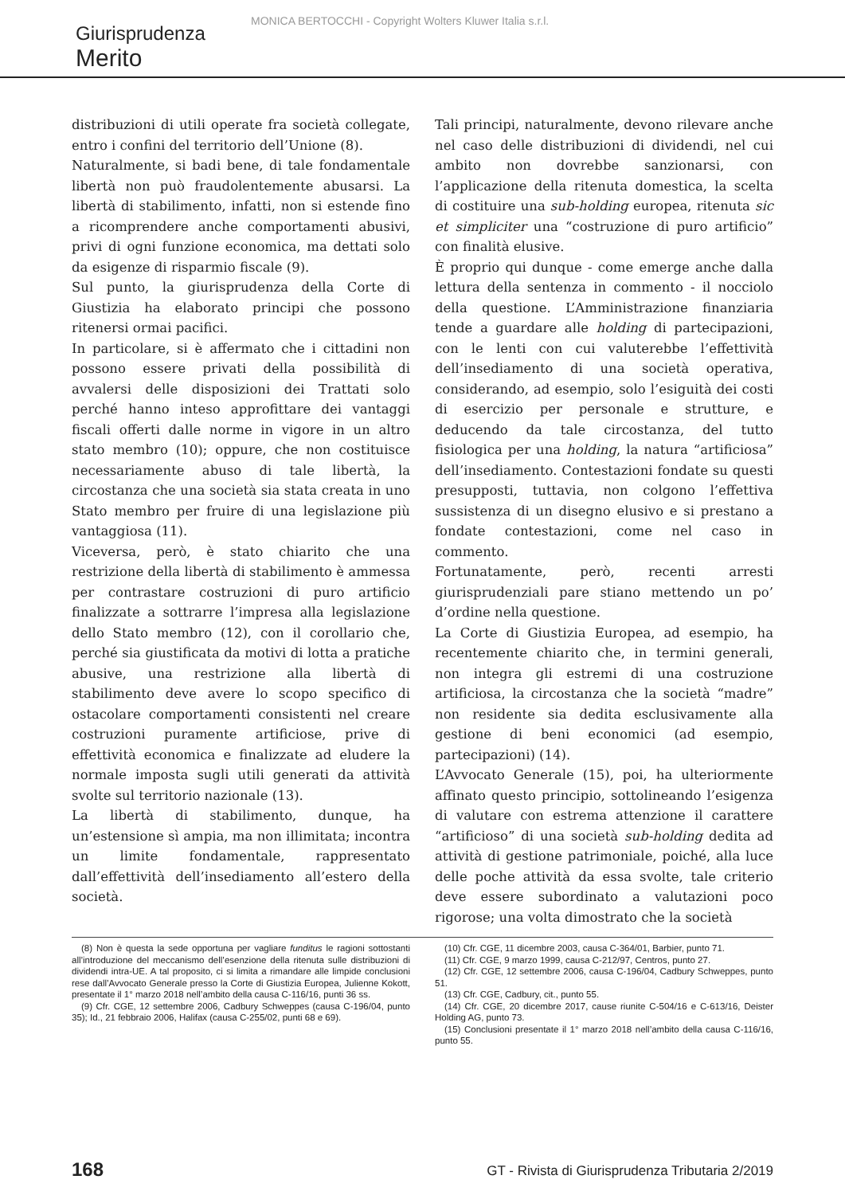MONICA BERTOCCHI - Copyright Wolters Kluwer Italia s.r.l.
Giurisprudenza
Merito
distribuzioni di utili operate fra società collegate, entro i confini del territorio dell’Unione (8).
Naturalmente, si badi bene, di tale fondamentale libertà non può fraudolentemente abusarsi. La libertà di stabilimento, infatti, non si estende fino a ricomprendere anche comportamenti abusivi, privi di ogni funzione economica, ma dettati solo da esigenze di risparmio fiscale (9).
Sul punto, la giurisprudenza della Corte di Giustizia ha elaborato principi che possono ritenersi ormai pacifici.
In particolare, si è affermato che i cittadini non possono essere privati della possibilità di avvalersi delle disposizioni dei Trattati solo perché hanno inteso approfittare dei vantaggi fiscali offerti dalle norme in vigore in un altro stato membro (10); oppure, che non costituisce necessariamente abuso di tale libertà, la circostanza che una società sia stata creata in uno Stato membro per fruire di una legislazione più vantaggiosa (11).
Viceversa, però, è stato chiarito che una restrizione della libertà di stabilimento è ammessa per contrastare costruzioni di puro artificio finalizzate a sottrarre l’impresa alla legislazione dello Stato membro (12), con il corollario che, perché sia giustificata da motivi di lotta a pratiche abusive, una restrizione alla libertà di stabilimento deve avere lo scopo specifico di ostacolare comportamenti consistenti nel creare costruzioni puramente artificiose, prive di effettività economica e finalizzate ad eludere la normale imposta sugli utili generati da attività svolte sul territorio nazionale (13).
La libertà di stabilimento, dunque, ha un’estensione sì ampia, ma non illimitata; incontra un limite fondamentale, rappresentato dall’effettività dell’insediamento all’estero della società.
Tali principi, naturalmente, devono rilevare anche nel caso delle distribuzioni di dividendi, nel cui ambito non dovrebbe sanzionarsi, con l’applicazione della ritenuta domestica, la scelta di costituire una sub-holding europea, ritenuta sic et simpliciter una “costruzione di puro artificio” con finalità elusive.
È proprio qui dunque - come emerge anche dalla lettura della sentenza in commento - il nocciolo della questione. L’Amministrazione finanziaria tende a guardare alle holding di partecipazioni, con le lenti con cui valuterebbe l’effettività dell’insediamento di una società operativa, considerando, ad esempio, solo l’esiguità dei costi di esercizio per personale e strutture, e deducendo da tale circostanza, del tutto fisiologica per una holding, la natura “artificiosa” dell’insediamento. Contestazioni fondate su questi presupposti, tuttavia, non colgono l’effettiva sussistenza di un disegno elusivo e si prestano a fondate contestazioni, come nel caso in commento.
Fortunatamente, però, recenti arresti giurisprudenziali pare stiano mettendo un po’ d’ordine nella questione.
La Corte di Giustizia Europea, ad esempio, ha recentemente chiarito che, in termini generali, non integra gli estremi di una costruzione artificiosa, la circostanza che la società “madre” non residente sia dedita esclusivamente alla gestione di beni economici (ad esempio, partecipazioni) (14).
L’Avvocato Generale (15), poi, ha ulteriormente affinato questo principio, sottolineando l’esigenza di valutare con estrema attenzione il carattere “artificioso” di una società sub-holding dedita ad attività di gestione patrimoniale, poiché, alla luce delle poche attività da essa svolte, tale criterio deve essere subordinato a valutazioni poco rigorose; una volta dimostrato che la società
(8) Non è questa la sede opportuna per vagliare funditus le ragioni sottostanti all’introduzione del meccanismo dell’esenzione della ritenuta sulle distribuzioni di dividendi intra-UE. A tal proposito, ci si limita a rimandare alle limpide conclusioni rese dall’Avvocato Generale presso la Corte di Giustizia Europea, Julienne Kokott, presentate il 1° marzo 2018 nell’ambito della causa C-116/16, punti 36 ss.
(9) Cfr. CGE, 12 settembre 2006, Cadbury Schweppes (causa C-196/04, punto 35); Id., 21 febbraio 2006, Halifax (causa C-255/02, punti 68 e 69).
(10) Cfr. CGE, 11 dicembre 2003, causa C-364/01, Barbier, punto 71.
(11) Cfr. CGE, 9 marzo 1999, causa C-212/97, Centros, punto 27.
(12) Cfr. CGE, 12 settembre 2006, causa C-196/04, Cadbury Schweppes, punto 51.
(13) Cfr. CGE, Cadbury, cit., punto 55.
(14) Cfr. CGE, 20 dicembre 2017, cause riunite C-504/16 e C-613/16, Deister Holding AG, punto 73.
(15) Conclusioni presentate il 1° marzo 2018 nell’ambito della causa C-116/16, punto 55.
168 GT - Rivista di Giurisprudenza Tributaria 2/2019